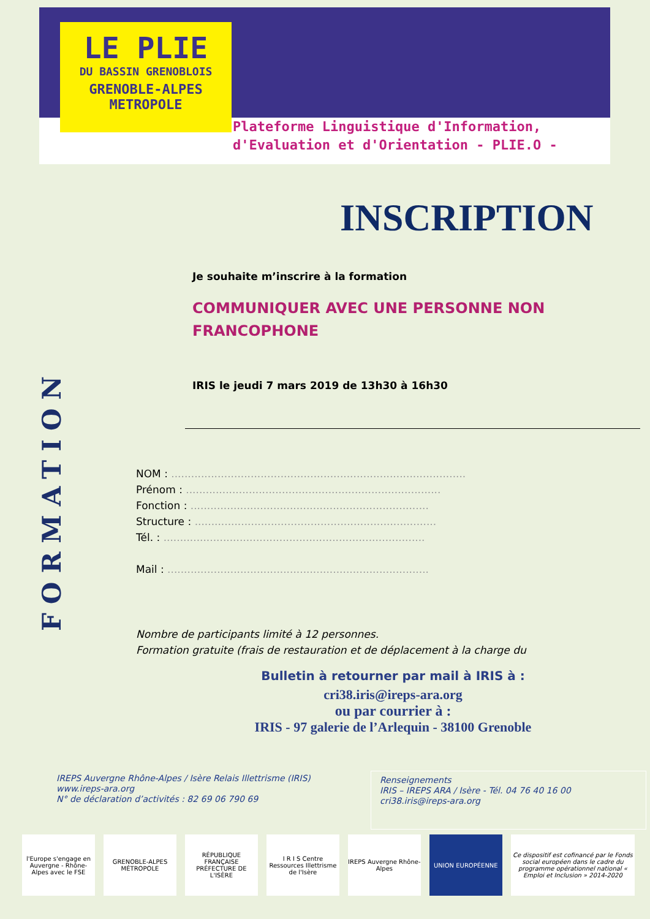LE PLIE
DU BASSIN GRENOBLOIS
GRENOBLE-ALPES
METROPOLE
Plateforme Linguistique d'Information,
d'Evaluation et d'Orientation - PLIE.O -
FORMATION
INSCRIPTION
Je souhaite m’inscrire à la formation
COMMUNIQUER AVEC UNE PERSONNE NON
FRANCOPHONE
IRIS le jeudi 7 mars 2019 de 13h30 à 16h30
NOM : .........................................................................................
Prénom : .............................................................................
Fonction : ........................................................................
Structure : .........................................................................
Tél. : ...............................................................................
Mail : ...............................................................................
Nombre de participants limité à 12 personnes.
Formation gratuite (frais de restauration et de déplacement à la charge du
Bulletin à retourner par mail à IRIS à :
cri38.iris@ireps-ara.org
ou par courrier à :
IRIS - 97 galerie de l’Arlequin - 38100 Grenoble
IREPS Auvergne Rhône-Alpes / Isère Relais Illettrisme (IRIS)
www.ireps-ara.org
N° de déclaration d’activités : 82 69 06 790 69
Renseignements
IRIS – IREPS ARA / Isère - Tél. 04 76 40 16 00
cri38.iris@ireps-ara.org
l'Europe s'engage en Auvergne - Rhône-Alpes avec le FSE
GRENOBLE-ALPES MÉTROPOLE RÉPUBLIQUE FRANÇAISE PRÉFECTURE DE L'ISÈRE
I R I S Centre Ressources Illettrisme de l'Isère
IREPS Auvergne Rhône-Alpes UNION EUROPÉENNE Ce dispositif est cofinancé par le Fonds social européen dans le cadre du programme opérationnel national « Emploi et Inclusion » 2014-2020